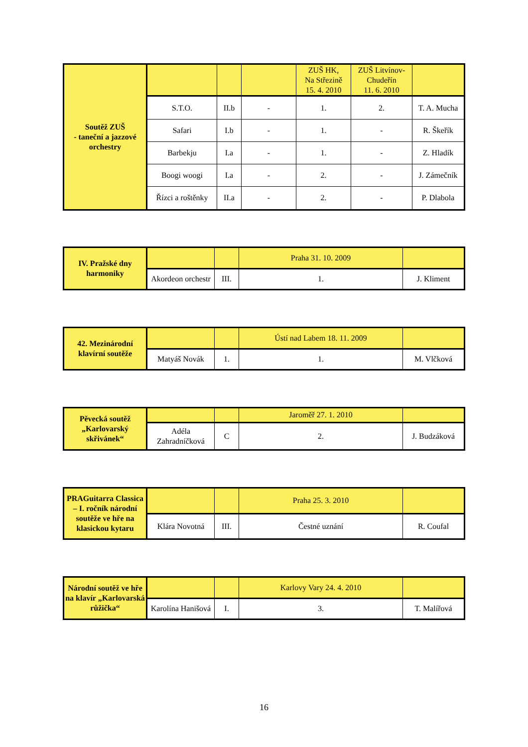| Soutěž ZUŠ - taneční a jazzové orchestry | | | | ZUŠ HK, Na Střezině 15. 4. 2010 | ZUŠ Litvínov-Chudeřín 11. 6. 2010 | |
| | S.T.O. | II.b | - | 1. | 2. | T. A. Mucha |
| | Safari | I.b | - | 1. | - | R. Škeřík |
| | Barbekju | I.a | - | 1. | - | Z. Hladík |
| | Boogi woogi | I.a | - | 2. | - | J. Zámečník |
| | Řízci a roštěnky | II.a | - | 2. | - | P. Dlabola |
| IV. Pražské dny harmoniky | | | Praha 31. 10. 2009 | |
| | Akordeon orchestr | III. | 1. | J. Kliment |
| 42. Mezinárodní klavírní soutěže | | | Ústí nad Labem 18. 11. 2009 | |
| | Matyáš Novák | 1. | 1. | M. Vlčková |
| Pěvecká soutěž „Karlovarský skřivánek“ | | | Jaroměř 27. 1. 2010 | |
| | Adéla Zahradníčková | C | 2. | J. Budzáková |
| PRAGuitarra Classica – I. ročník národní soutěže ve hře na klasickou kytaru | | | Praha 25. 3. 2010 | |
| | Klára Novotná | III. | Čestné uznání | R. Coufal |
| Národní soutěž ve hře na klavír „Karlovarská růžička“ | | | Karlovy Vary 24. 4. 2010 | |
| | Karolína Hanišová | I. | 3. | T. Malířová |
16